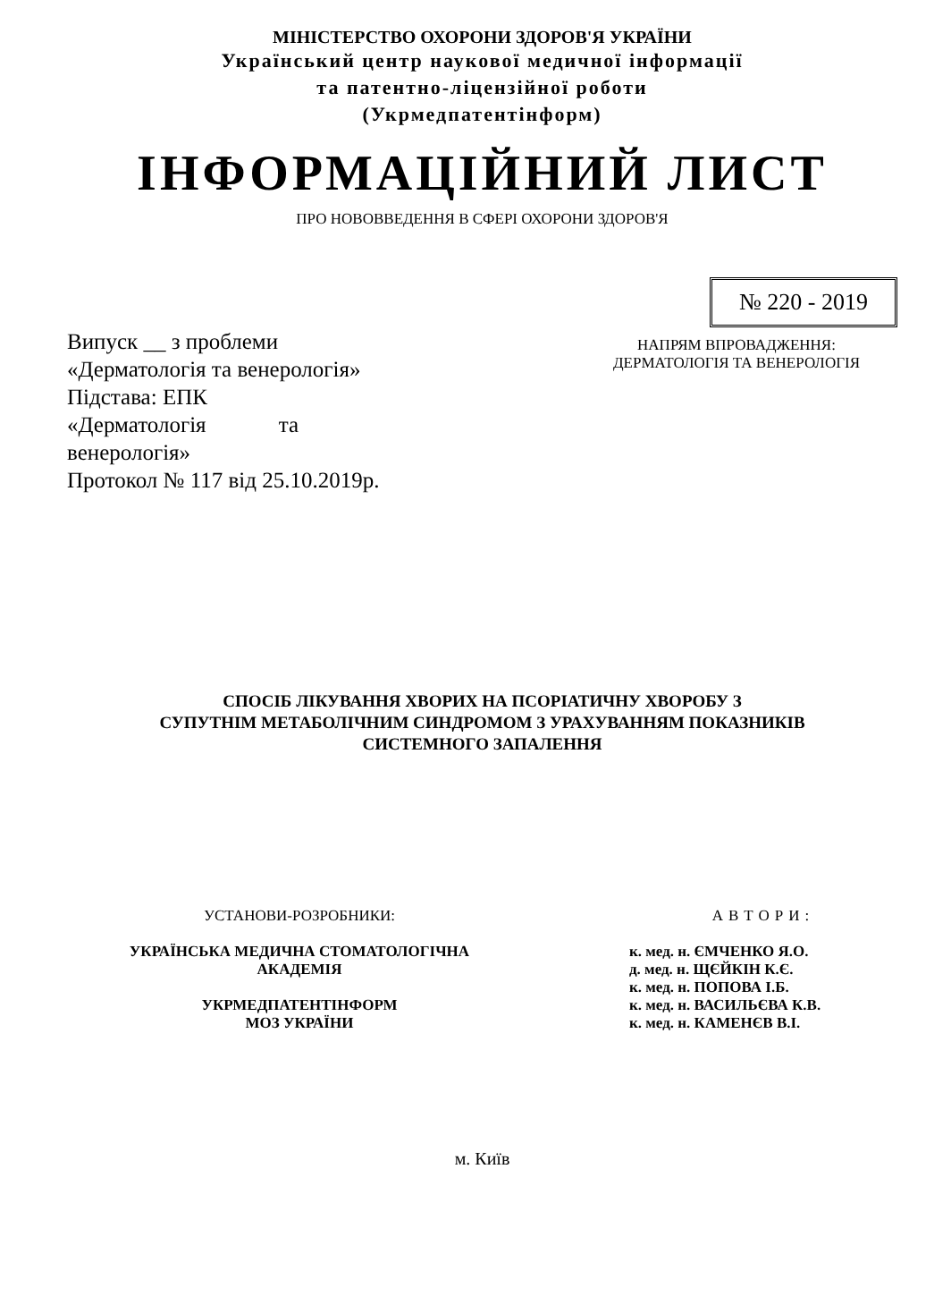МІНІСТЕРСТВО ОХОРОНИ ЗДОРОВ'Я УКРАЇНИ
Український центр наукової медичної інформації
та патентно-ліцензійної роботи
(Укрмедпатентінформ)
ІНФОРМАЦІЙНИЙ ЛИСТ
ПРО НОВОВВЕДЕННЯ В СФЕРІ ОХОРОНИ ЗДОРОВ'Я
№ 220 - 2019
Випуск __ з проблеми
«Дерматологія та венерологія»
Підстава: ЕПК
«Дерматологія та
венерологія»
Протокол № 117 від 25.10.2019р.
НАПРЯМ ВПРОВАДЖЕННЯ:
ДЕРМАТОЛОГІЯ ТА ВЕНЕРОЛОГІЯ
СПОСІБ ЛІКУВАННЯ ХВОРИХ НА ПСОРІАТИЧНУ ХВОРОБУ З
СУПУТНІМ МЕТАБОЛІЧНИМ СИНДРОМОМ З УРАХУВАННЯМ ПОКАЗНИКІВ
СИСТЕМНОГО ЗАПАЛЕННЯ
УСТАНОВИ-РОЗРОБНИКИ:
УКРАЇНСЬКА МЕДИЧНА СТОМАТОЛОГІЧНА
АКАДЕМІЯ
УКРМЕДПАТЕНТІНФОРМ
МОЗ УКРАЇНИ
АВТОРИ:
к. мед. н. ЄМЧЕНКО Я.О.
д. мед. н. ЩЄЙКІН К.Є.
к. мед. н. ПОПОВА І.Б.
к. мед. н. ВАСИЛЬЄВА К.В.
к. мед. н. КАМЕНЄВ В.І.
м. Київ